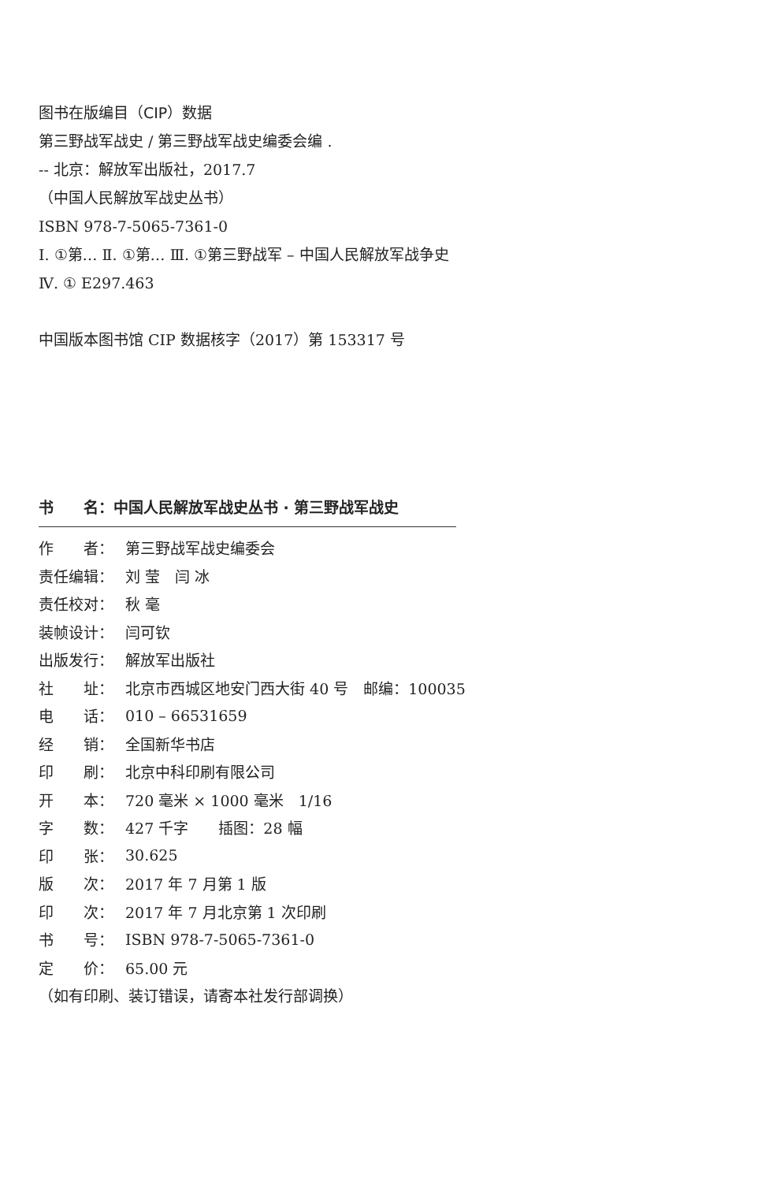图书在版编目（CIP）数据
第三野战军战史 / 第三野战军战史编委会编 .
-- 北京：解放军出版社，2017.7
（中国人民解放军战史丛书）
ISBN 978-7-5065-7361-0
Ⅰ. ①第… Ⅱ. ①第… Ⅲ. ①第三野战军 – 中国人民解放军战争史
Ⅳ. ① E297.463
中国版本图书馆 CIP 数据核字（2017）第 153317 号
书　　名：中国人民解放军战史丛书 · 第三野战军战史
| 作 者： | 第三野战军战史编委会 |
| 责任编辑： | 刘 莹 闫 冰 |
| 责任校对： | 秋 毫 |
| 装帧设计： | 闫可钦 |
| 出版发行： | 解放军出版社 |
| 社 址： | 北京市西城区地安门西大街 40 号 邮编：100035 |
| 电 话： | 010 – 66531659 |
| 经 销： | 全国新华书店 |
| 印 刷： | 北京中科印刷有限公司 |
| 开 本： | 720 毫米 × 1000 毫米 1/16 |
| 字 数： | 427 千字 插图：28 幅 |
| 印 张： | 30.625 |
| 版 次： | 2017 年 7 月第 1 版 |
| 印 次： | 2017 年 7 月北京第 1 次印刷 |
| 书 号： | ISBN 978-7-5065-7361-0 |
| 定 价： | 65.00 元 |
（如有印刷、装订错误，请寄本社发行部调换）